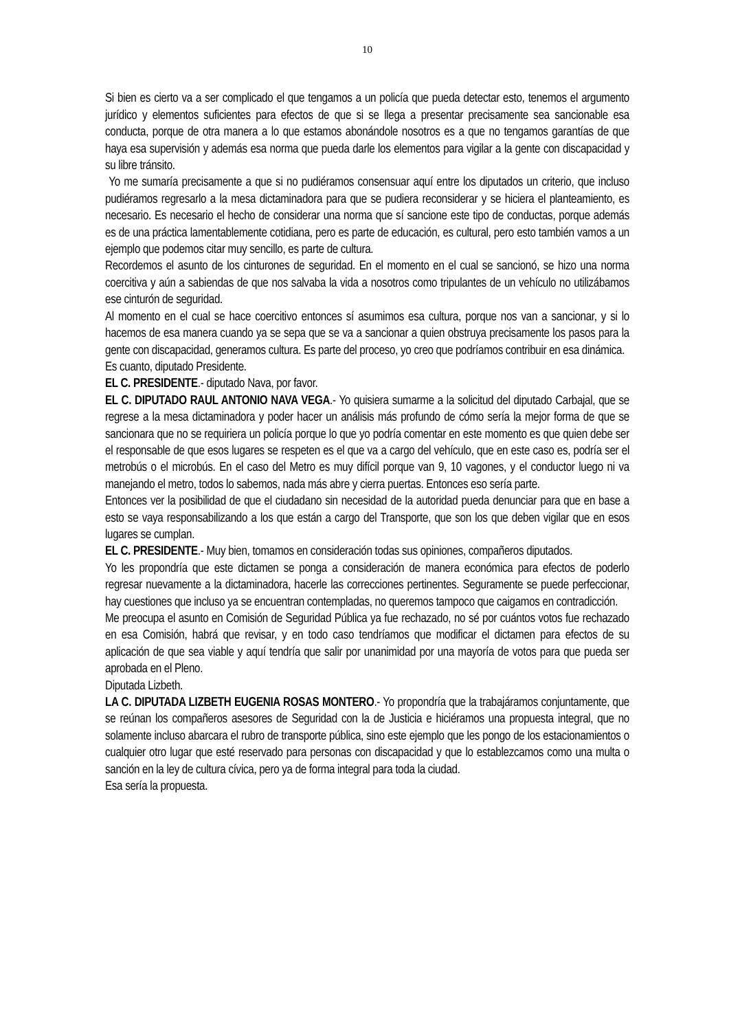10
Si bien es cierto va a ser complicado el que tengamos a un policía que pueda detectar esto, tenemos el argumento jurídico y elementos suficientes para efectos de que si se llega a presentar precisamente sea sancionable esa conducta, porque de otra manera a lo que estamos abonándole nosotros es a que no tengamos garantías de que haya esa supervisión y además esa norma que pueda darle los elementos para vigilar a la gente con discapacidad y su libre tránsito.
Yo me sumaría precisamente a que si no pudiéramos consensuar aquí entre los diputados un criterio, que incluso pudiéramos regresarlo a la mesa dictaminadora para que se pudiera reconsiderar y se hiciera el planteamiento, es necesario. Es necesario el hecho de considerar una norma que sí sancione este tipo de conductas, porque además es de una práctica lamentablemente cotidiana, pero es parte de educación, es cultural, pero esto también vamos a un ejemplo que podemos citar muy sencillo, es parte de cultura.
Recordemos el asunto de los cinturones de seguridad. En el momento en el cual se sancionó, se hizo una norma coercitiva y aún a sabiendas de que nos salvaba la vida a nosotros como tripulantes de un vehículo no utilizábamos ese cinturón de seguridad.
Al momento en el cual se hace coercitivo entonces sí asumimos esa cultura, porque nos van a sancionar, y si lo hacemos de esa manera cuando ya se sepa que se va a sancionar a quien obstruya precisamente los pasos para la gente con discapacidad, generamos cultura. Es parte del proceso, yo creo que podríamos contribuir en esa dinámica.
Es cuanto, diputado Presidente.
EL C. PRESIDENTE.- diputado Nava, por favor.
EL C. DIPUTADO RAUL ANTONIO NAVA VEGA.- Yo quisiera sumarme a la solicitud del diputado Carbajal, que se regrese a la mesa dictaminadora y poder hacer un análisis más profundo de cómo sería la mejor forma de que se sancionara que no se requiriera un policía porque lo que yo podría comentar en este momento es que quien debe ser el responsable de que esos lugares se respeten es el que va a cargo del vehículo, que en este caso es, podría ser el metrobús o el microbús. En el caso del Metro es muy difícil porque van 9, 10 vagones, y el conductor luego ni va manejando el metro, todos lo sabemos, nada más abre y cierra puertas. Entonces eso sería parte.
Entonces ver la posibilidad de que el ciudadano sin necesidad de la autoridad pueda denunciar para que en base a esto se vaya responsabilizando a los que están a cargo del Transporte, que son los que deben vigilar que en esos lugares se cumplan.
EL C. PRESIDENTE.- Muy bien, tomamos en consideración todas sus opiniones, compañeros diputados.
Yo les propondría que este dictamen se ponga a consideración de manera económica para efectos de poderlo regresar nuevamente a la dictaminadora, hacerle las correcciones pertinentes. Seguramente se puede perfeccionar, hay cuestiones que incluso ya se encuentran contempladas, no queremos tampoco que caigamos en contradicción.
Me preocupa el asunto en Comisión de Seguridad Pública ya fue rechazado, no sé por cuántos votos fue rechazado en esa Comisión, habrá que revisar, y en todo caso tendríamos que modificar el dictamen para efectos de su aplicación de que sea viable y aquí tendría que salir por unanimidad por una mayoría de votos para que pueda ser aprobada en el Pleno.
Diputada Lizbeth.
LA C. DIPUTADA LIZBETH EUGENIA ROSAS MONTERO.- Yo propondría que la trabajáramos conjuntamente, que se reúnan los compañeros asesores de Seguridad con la de Justicia e hiciéramos una propuesta integral, que no solamente incluso abarcara el rubro de transporte pública, sino este ejemplo que les pongo de los estacionamientos o cualquier otro lugar que esté reservado para personas con discapacidad y que lo establezcamos como una multa o sanción en la ley de cultura cívica, pero ya de forma integral para toda la ciudad.
Esa sería la propuesta.